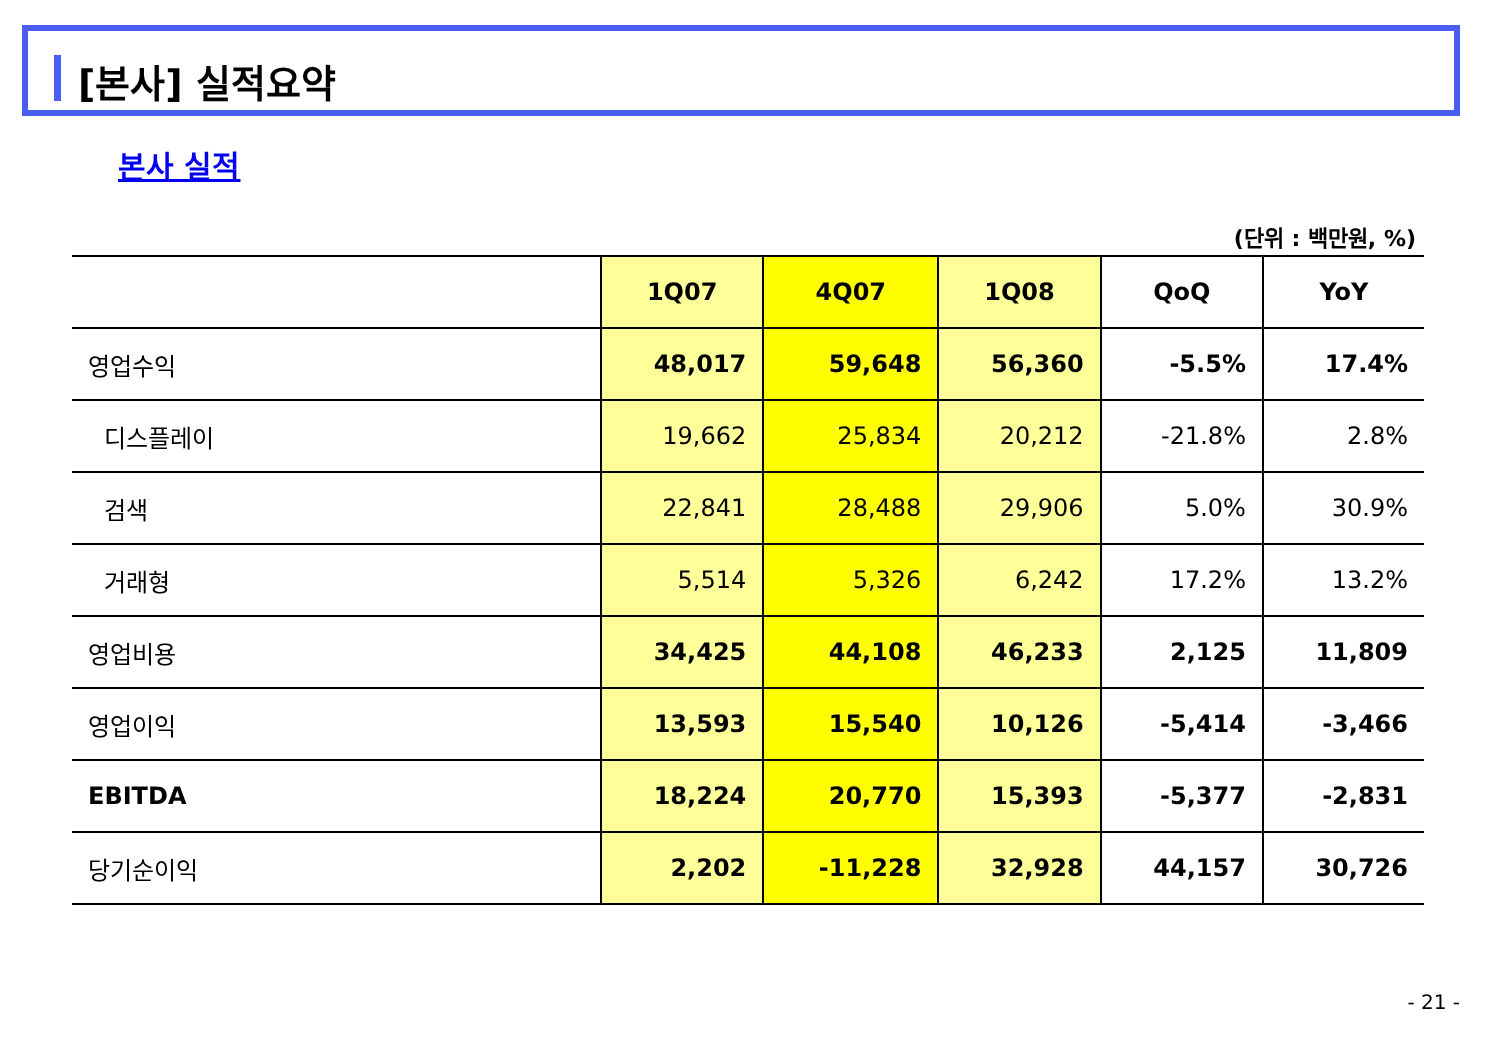[본사] 실적요약
본사 실적
(단위 : 백만원, %)
| | 1Q07 | 4Q07 | 1Q08 | QoQ | YoY |
| --- | --- | --- | --- | --- | --- |
| 영업수익 | 48,017 | 59,648 | 56,360 | -5.5% | 17.4% |
| 디스플레이 | 19,662 | 25,834 | 20,212 | -21.8% | 2.8% |
| 검색 | 22,841 | 28,488 | 29,906 | 5.0% | 30.9% |
| 거래형 | 5,514 | 5,326 | 6,242 | 17.2% | 13.2% |
| 영업비용 | 34,425 | 44,108 | 46,233 | 2,125 | 11,809 |
| 영업이익 | 13,593 | 15,540 | 10,126 | -5,414 | -3,466 |
| EBITDA | 18,224 | 20,770 | 15,393 | -5,377 | -2,831 |
| 당기순이익 | 2,202 | -11,228 | 32,928 | 44,157 | 30,726 |
- 21 -